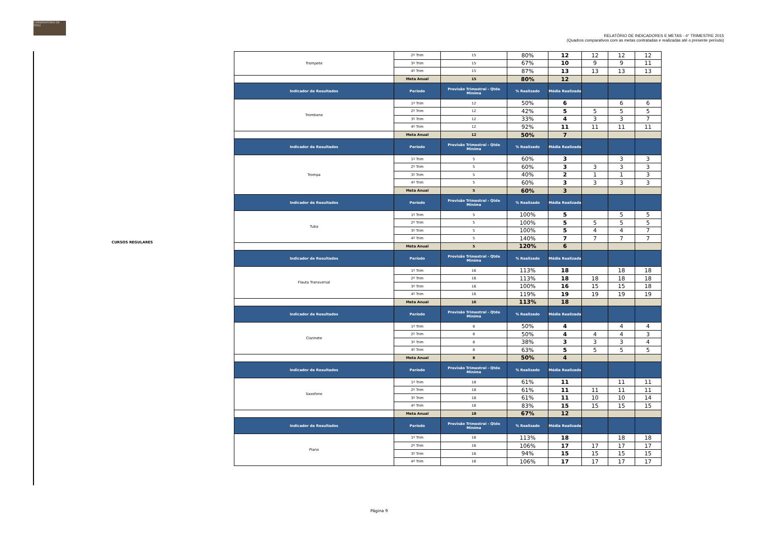CONSERVATÓRIO DE TATUÍ
RELATÓRIO DE INDICADORES E METAS - 4° TRIMESTRE 2015
(Quadros comparativos com as metas contratadas e realizadas até o presente período)
CURSOS REGULARES
| Trompete | 2º Trim | 15 | 80% | 12 | 12 | 12 | 12 |
| | 3º Trim | 15 | 67% | 10 | 9 | 9 | 11 |
| | 4º Trim | 15 | 87% | 13 | 13 | 13 | 13 |
| | Meta Anual | 15 | 80% | 12 | | | |
| Indicador de Resultados | Período | Previsão Trimestral - Qtde Miníma | % Realizado | Média Realizada | | | |
| Trombone | 1º Trim | 12 | 50% | 6 | | 6 | 6 |
| | 2º Trim | 12 | 42% | 5 | 5 | 5 | 5 |
| | 3º Trim | 12 | 33% | 4 | 3 | 3 | 7 |
| | 4º Trim | 12 | 92% | 11 | 11 | 11 | 11 |
| | Meta Anual | 12 | 50% | 7 | | | |
| Indicador de Resultados | Período | Previsão Trimestral - Qtde Miníma | % Realizado | Média Realizada | | | |
| Trompa | 1º Trim | 5 | 60% | 3 | | 3 | 3 |
| | 2º Trim | 5 | 60% | 3 | 3 | 3 | 3 |
| | 3º Trim | 5 | 40% | 2 | 1 | 1 | 3 |
| | 4º Trim | 5 | 60% | 3 | 3 | 3 | 3 |
| | Meta Anual | 5 | 60% | 3 | | | |
| Indicador de Resultados | Período | Previsão Trimestral - Qtde Miníma | % Realizado | Média Realizada | | | |
| Tuba | 1º Trim | 5 | 100% | 5 | | 5 | 5 |
| | 2º Trim | 5 | 100% | 5 | 5 | 5 | 5 |
| | 3º Trim | 5 | 100% | 5 | 4 | 4 | 7 |
| | 4º Trim | 5 | 140% | 7 | 7 | 7 | 7 |
| | Meta Anual | 5 | 120% | 6 | | | |
| Indicador de Resultados | Período | Previsão Trimestral - Qtde Miníma | % Realizado | Média Realizada | | | |
| Flauta Transversal | 1º Trim | 16 | 113% | 18 | | 18 | 18 |
| | 2º Trim | 16 | 113% | 18 | 18 | 18 | 18 |
| | 3º Trim | 16 | 100% | 16 | 15 | 15 | 18 |
| | 4º Trim | 16 | 119% | 19 | 19 | 19 | 19 |
| | Meta Anual | 16 | 113% | 18 | | | |
| Indicador de Resultados | Período | Previsão Trimestral - Qtde Miníma | % Realizado | Média Realizada | | | |
| Clarinete | 1º Trim | 8 | 50% | 4 | | 4 | 4 |
| | 2º Trim | 8 | 50% | 4 | 4 | 4 | 3 |
| | 3º Trim | 8 | 38% | 3 | 3 | 3 | 4 |
| | 4º Trim | 8 | 63% | 5 | 5 | 5 | 5 |
| | Meta Anual | 8 | 50% | 4 | | | |
| Indicador de Resultados | Período | Previsão Trimestral - Qtde Miníma | % Realizado | Média Realizada | | | |
| Saxofone | 1º Trim | 18 | 61% | 11 | | 11 | 11 |
| | 2º Trim | 18 | 61% | 11 | 11 | 11 | 11 |
| | 3º Trim | 18 | 61% | 11 | 10 | 10 | 14 |
| | 4º Trim | 18 | 83% | 15 | 15 | 15 | 15 |
| | Meta Anual | 18 | 67% | 12 | | | |
| Indicador de Resultados | Período | Previsão Trimestral - Qtde Miníma | % Realizado | Média Realizada | | | |
| Piano | 1º Trim | 16 | 113% | 18 | | 18 | 18 |
| | 2º Trim | 16 | 106% | 17 | 17 | 17 | 17 |
| | 3º Trim | 16 | 94% | 15 | 15 | 15 | 15 |
| | 4º Trim | 16 | 106% | 17 | 17 | 17 | 17 |
Página 9